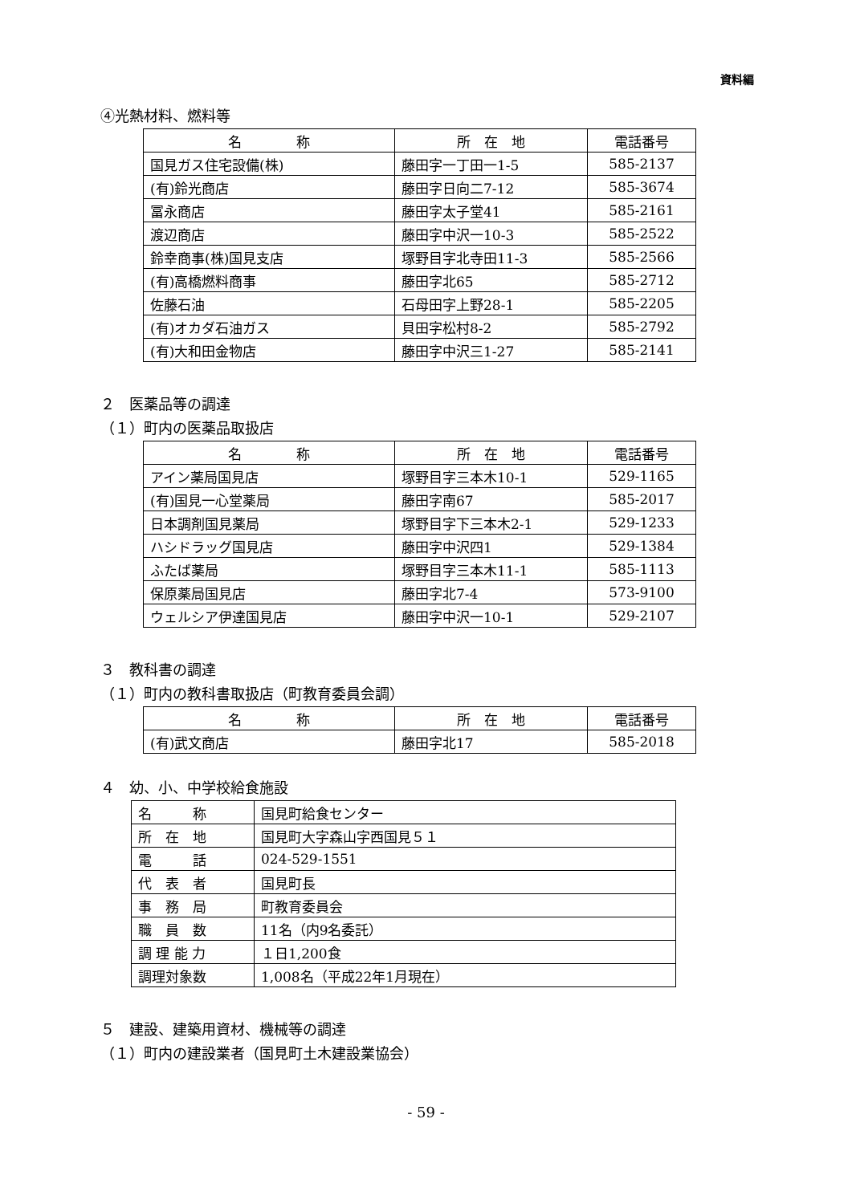資料編
④光熱材料、燃料等
| 名 称 | 所 在 地 | 電話番号 |
| --- | --- | --- |
| 国見ガス住宅設備(株) | 藤田字一丁田一1-5 | 585-2137 |
| (有)鈴光商店 | 藤田字日向二7-12 | 585-3674 |
| 冨永商店 | 藤田字太子堂41 | 585-2161 |
| 渡辺商店 | 藤田字中沢一10-3 | 585-2522 |
| 鈴幸商事(株)国見支店 | 塚野目字北寺田11-3 | 585-2566 |
| (有)高橋燃料商事 | 藤田字北65 | 585-2712 |
| 佐藤石油 | 石母田字上野28-1 | 585-2205 |
| (有)オカダ石油ガス | 貝田字松村8-2 | 585-2792 |
| (有)大和田金物店 | 藤田字中沢三1-27 | 585-2141 |
２　医薬品等の調達
（１）町内の医薬品取扱店
| 名 称 | 所 在 地 | 電話番号 |
| --- | --- | --- |
| アイン薬局国見店 | 塚野目字三本木10-1 | 529-1165 |
| (有)国見一心堂薬局 | 藤田字南67 | 585-2017 |
| 日本調剤国見薬局 | 塚野目字下三本木2-1 | 529-1233 |
| ハシドラッグ国見店 | 藤田字中沢四1 | 529-1384 |
| ふたば薬局 | 塚野目字三本木11-1 | 585-1113 |
| 保原薬局国見店 | 藤田字北7-4 | 573-9100 |
| ウェルシア伊達国見店 | 藤田字中沢一10-1 | 529-2107 |
３　教科書の調達
（１）町内の教科書取扱店（町教育委員会調）
| 名 称 | 所 在 地 | 電話番号 |
| --- | --- | --- |
| (有)武文商店 | 藤田字北17 | 585-2018 |
４　幼、小、中学校給食施設
| 名 称 | 国見町給食センター |
| 所 在 地 | 国見町大字森山字西国見５１ |
| 電 話 | 024-529-1551 |
| 代 表 者 | 国見町長 |
| 事 務 局 | 町教育委員会 |
| 職 員 数 | 11名（内9名委託） |
| 調 理 能 力 | １日1,200食 |
| 調理対象数 | 1,008名（平成22年1月現在） |
５　建設、建築用資材、機械等の調達
（１）町内の建設業者（国見町土木建設業協会）
- 59 -